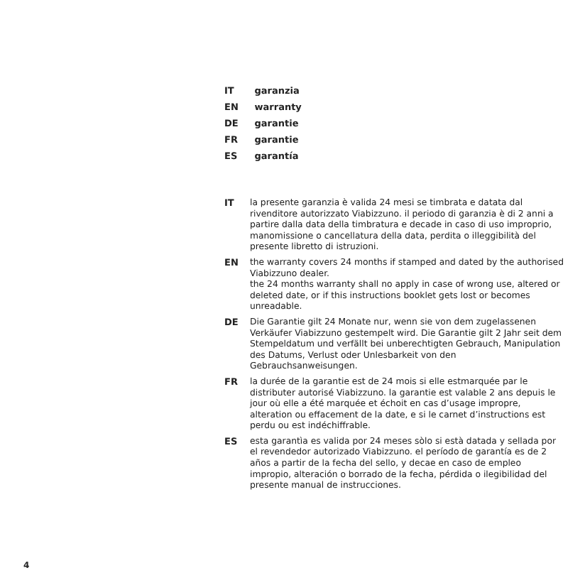IT garanzia
EN warranty
DE garantie
FR garantie
ES garantía
IT la presente garanzia è valida 24 mesi se timbrata e datata dal rivenditore autorizzato Viabizzuno. il periodo di garanzia è di 2 anni a partire dalla data della timbratura e decade in caso di uso improprio, manomissione o cancellatura della data, perdita o illeggibilità del presente libretto di istruzioni.
EN the warranty covers 24 months if stamped and dated by the authorised Viabizzuno dealer.
the 24 months warranty shall no apply in case of wrong use, altered or deleted date, or if this instructions booklet gets lost or becomes unreadable.
DE Die Garantie gilt 24 Monate nur, wenn sie von dem zugelassenen Verkäufer Viabizzuno gestempelt wird. Die Garantie gilt 2 Jahr seit dem Stempeldatum und verfällt bei unberechtigten Gebrauch, Manipulation des Datums, Verlust oder Unlesbarkeit von den Gebrauchsanweisungen.
FR la durée de la garantie est de 24 mois si elle estmarquée par le distributer autorisé Viabizzuno. la garantie est valable 2 ans depuis le jour où elle a été marquée et échoit en cas d’usage impropre, alteration ou effacement de la date, e si le carnet d’instructions est perdu ou est indéchiffrable.
ES esta garantìa es valida por 24 meses sòlo si està datada y sellada por el revendedor autorizado Viabizzuno. el período de garantía es de 2 años a partir de la fecha del sello, y decae en caso de empleo impropio, alteración o borrado de la fecha, pérdida o ilegibilidad del presente manual de instrucciones.
4